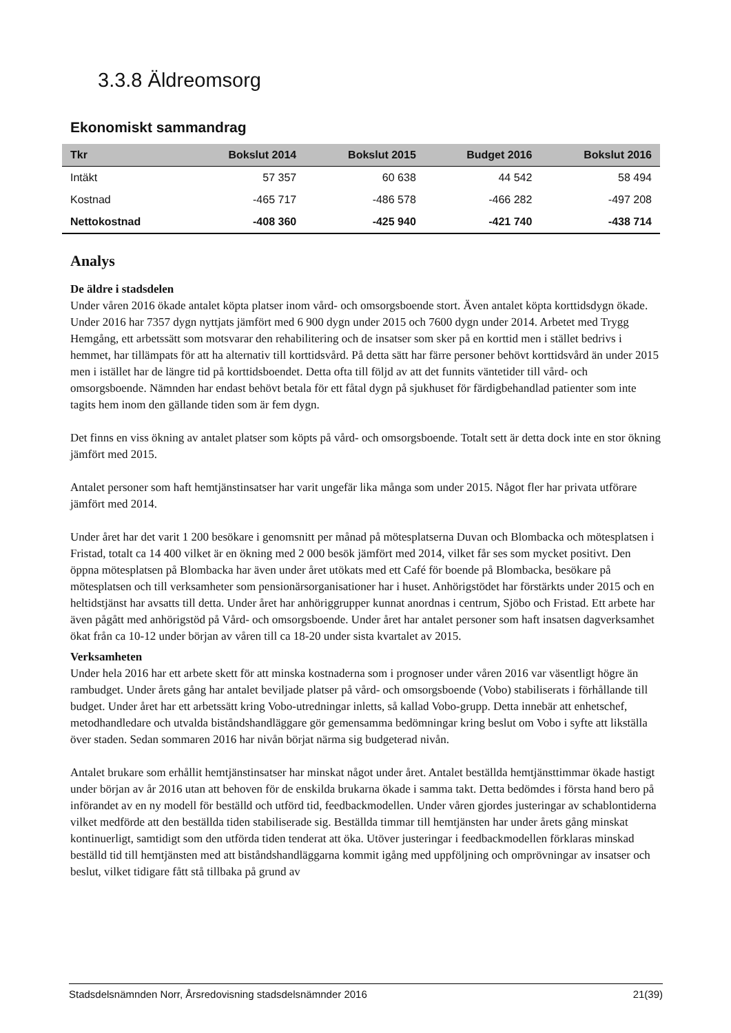3.3.8 Äldreomsorg
Ekonomiskt sammandrag
| Tkr | Bokslut 2014 | Bokslut 2015 | Budget 2016 | Bokslut 2016 |
| --- | --- | --- | --- | --- |
| Intäkt | 57 357 | 60 638 | 44 542 | 58 494 |
| Kostnad | -465 717 | -486 578 | -466 282 | -497 208 |
| Nettokostnad | -408 360 | -425 940 | -421 740 | -438 714 |
Analys
De äldre i stadsdelen
Under våren 2016 ökade antalet köpta platser inom vård- och omsorgsboende stort. Även antalet köpta korttidsdygn ökade. Under 2016 har 7357 dygn nyttjats jämfört med 6 900 dygn under 2015 och 7600 dygn under 2014. Arbetet med Trygg Hemgång, ett arbetssätt som motsvarar den rehabilitering och de insatser som sker på en korttid men i stället bedrivs i hemmet, har tillämpats för att ha alternativ till korttidsvård. På detta sätt har färre personer behövt korttidsvård än under 2015 men i istället har de längre tid på korttidsboendet. Detta ofta till följd av att det funnits väntetider till vård- och omsorgsboende. Nämnden har endast behövt betala för ett fåtal dygn på sjukhuset för färdigbehandlad patienter som inte tagits hem inom den gällande tiden som är fem dygn.
Det finns en viss ökning av antalet platser som köpts på vård- och omsorgsboende. Totalt sett är detta dock inte en stor ökning jämfört med 2015.
Antalet personer som haft hemtjänstinsatser har varit ungefär lika många som under 2015. Något fler har privata utförare jämfört med 2014.
Under året har det varit 1 200 besökare i genomsnitt per månad på mötesplatserna Duvan och Blombacka och mötesplatsen i Fristad, totalt ca 14 400 vilket är en ökning med 2 000 besök jämfört med 2014, vilket får ses som mycket positivt. Den öppna mötesplatsen på Blombacka har även under året utökats med ett Café för boende på Blombacka, besökare på mötesplatsen och till verksamheter som pensionärsorganisationer har i huset. Anhörigstödet har förstärkts under 2015 och en heltidstjänst har avsatts till detta. Under året har anhöriggrupper kunnat anordnas i centrum, Sjöbo och Fristad. Ett arbete har även pågått med anhörigstöd på Vård- och omsorgsboende. Under året har antalet personer som haft insatsen dagverksamhet ökat från ca 10-12 under början av våren till ca 18-20 under sista kvartalet av 2015.
Verksamheten
Under hela 2016 har ett arbete skett för att minska kostnaderna som i prognoser under våren 2016 var väsentligt högre än rambudget. Under årets gång har antalet beviljade platser på vård- och omsorgsboende (Vobo) stabiliserats i förhållande till budget. Under året har ett arbetssätt kring Vobo-utredningar inletts, så kallad Vobo-grupp. Detta innebär att enhetschef, metodhandledare och utvalda biståndshandläggare gör gemensamma bedömningar kring beslut om Vobo i syfte att likställa över staden. Sedan sommaren 2016 har nivån börjat närma sig budgeterad nivån.
Antalet brukare som erhållit hemtjänstinsatser har minskat något under året. Antalet beställda hemtjänsttimmar ökade hastigt under början av år 2016 utan att behoven för de enskilda brukarna ökade i samma takt. Detta bedömdes i första hand bero på införandet av en ny modell för beställd och utförd tid, feedbackmodellen. Under våren gjordes justeringar av schablontiderna vilket medförde att den beställda tiden stabiliserade sig. Beställda timmar till hemtjänsten har under årets gång minskat kontinuerligt, samtidigt som den utförda tiden tenderat att öka. Utöver justeringar i feedbackmodellen förklaras minskad beställd tid till hemtjänsten med att biståndshandläggarna kommit igång med uppföljning och omprövningar av insatser och beslut, vilket tidigare fått stå tillbaka på grund av
Stadsdelsnämnden Norr, Årsredovisning stadsdelsnämnder 2016 21(39)